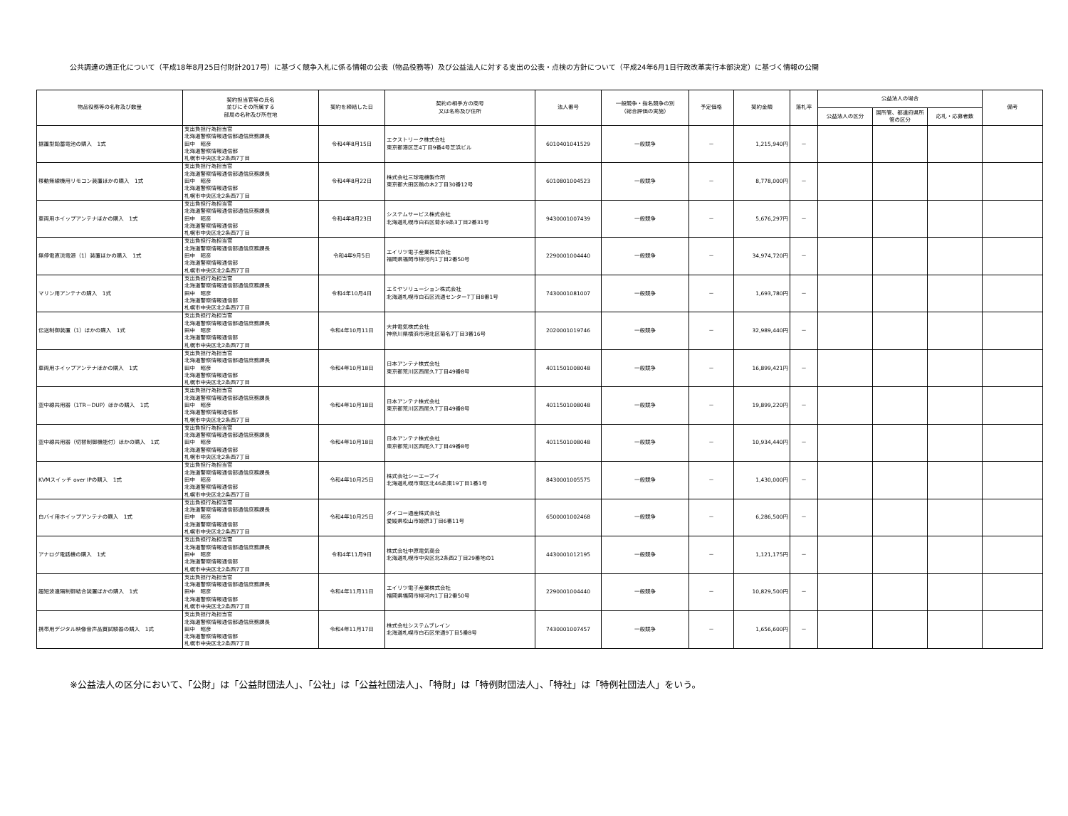公共調達の適正化について（平成18年8月25日付財計2017号）に基づく競争入札に係る情報の公表（物品役務等）及び公益法人に対する支出の公表・点検の方針について（平成24年6月1日行政改革実行本部決定）に基づく情報の公開
| 物品役務等の名称及び数量 | 契約担当官等の氏名 並びにその所属する 部局の名称及び所在地 | 契約を締結した日 | 契約の相手方の商号 又は名称及び住所 | 法人番号 | 一般競争・指名競争の別 （総合評価の実施） | 予定価格 | 契約金額 | 落札率 | 公益法人の場合 | | | 備考 |
| --- | --- | --- | --- | --- | --- | --- | --- | --- | --- | --- | --- | --- |
| | | | | | | | | | 公益法人の区分 | 国所管、都道府県所管の区分 | 応札・応募者数 | |
| 据置型鉛蓄電池の購入 1式 | 支出負担行為担当官 北海道警察情報通信部通信庶務課長 田中 昭彦 北海道警察情報通信部 札幌市中央区北2条西7丁目 | 令和4年8月15日 | エクストリーク株式会社 東京都港区芝4丁目9番4号芝浜ビル | 6010401041529 | 一般競争 | － | 1,215,940円 | － | | | | |
| 移動無線機用リモコン装置ほかの購入 1式 | 支出負担行為担当官 北海道警察情報通信部通信庶務課長 田中 昭彦 北海道警察情報通信部 札幌市中央区北2条西7丁目 | 令和4年8月22日 | 株式会社三球電機製作所 東京都大田区鵜の木2丁目30番12号 | 6010801004523 | 一般競争 | － | 8,778,000円 | － | | | | |
| 車両用ホイップアンテナほかの購入 1式 | 支出負担行為担当官 北海道警察情報通信部通信庶務課長 田中 昭彦 北海道警察情報通信部 札幌市中央区北2条西7丁目 | 令和4年8月23日 | システムサービス株式会社 北海道札幌市白石区菊水9条3丁目2番31号 | 9430001007439 | 一般競争 | － | 5,676,297円 | － | | | | |
| 無停電直流電源（1）装置ほかの購入 1式 | 支出負担行為担当官 北海道警察情報通信部通信庶務課長 田中 昭彦 北海道警察情報通信部 札幌市中央区北2条西7丁目 | 令和4年9月5日 | エイリツ電子産業株式会社 福岡県福岡市柳河内1丁目2番50号 | 2290001004440 | 一般競争 | － | 34,974,720円 | － | | | | |
| マリン用アンテナの購入 1式 | 支出負担行為担当官 北海道警察情報通信部通信庶務課長 田中 昭彦 北海道警察情報通信部 札幌市中央区北2条西7丁目 | 令和4年10月4日 | エミヤソリューション株式会社 北海道札幌市白石区流通センター7丁目8番1号 | 7430001081007 | 一般競争 | － | 1,693,780円 | － | | | | |
| 伝送制御装置（1）ほかの購入 1式 | 支出負担行為担当官 北海道警察情報通信部通信庶務課長 田中 昭彦 北海道警察情報通信部 札幌市中央区北2条西7丁目 | 令和4年10月11日 | 大井電気株式会社 神奈川県横浜市港北区菊名7丁目3番16号 | 2020001019746 | 一般競争 | － | 32,989,440円 | － | | | | |
| 車両用ホイップアンテナほかの購入 1式 | 支出負担行為担当官 北海道警察情報通信部通信庶務課長 田中 昭彦 北海道警察情報通信部 札幌市中央区北2条西7丁目 | 令和4年10月18日 | 日本アンテナ株式会社 東京都荒川区西尾久7丁目49番8号 | 4011501008048 | 一般競争 | － | 16,899,421円 | － | | | | |
| 空中線共用器（1TR－DUP）ほかの購入 1式 | 支出負担行為担当官 北海道警察情報通信部通信庶務課長 田中 昭彦 北海道警察情報通信部 札幌市中央区北2条西7丁目 | 令和4年10月18日 | 日本アンテナ株式会社 東京都荒川区西尾久7丁目49番8号 | 4011501008048 | 一般競争 | － | 19,899,220円 | － | | | | |
| 空中線共用器（切替制御機能付）ほかの購入 1式 | 支出負担行為担当官 北海道警察情報通信部通信庶務課長 田中 昭彦 北海道警察情報通信部 札幌市中央区北2条西7丁目 | 令和4年10月18日 | 日本アンテナ株式会社 東京都荒川区西尾久7丁目49番8号 | 4011501008048 | 一般競争 | － | 10,934,440円 | － | | | | |
| KVMスイッチ over IPの購入 1式 | 支出負担行為担当官 北海道警察情報通信部通信庶務課長 田中 昭彦 北海道警察情報通信部 札幌市中央区北2条西7丁目 | 令和4年10月25日 | 株式会社シーエーブイ 北海道札幌市東区北46条東19丁目1番1号 | 8430001005575 | 一般競争 | － | 1,430,000円 | － | | | | |
| 白バイ用ホイップアンテナの購入 1式 | 支出負担行為担当官 北海道警察情報通信部通信庶務課長 田中 昭彦 北海道警察情報通信部 札幌市中央区北2条西7丁目 | 令和4年10月25日 | ダイコー通産株式会社 愛媛県松山市姫原3丁目6番11号 | 6500001002468 | 一般競争 | － | 6,286,500円 | － | | | | |
| アナログ電話機の購入 1式 | 支出負担行為担当官 北海道警察情報通信部通信庶務課長 田中 昭彦 北海道警察情報通信部 札幌市中央区北2条西7丁目 | 令和4年11月9日 | 株式会社中原電気商会 北海道札幌市中央区北2条西2丁目29番地の1 | 4430001012195 | 一般競争 | － | 1,121,175円 | － | | | | |
| 超短波遠隔制御結合装置ほかの購入 1式 | 支出負担行為担当官 北海道警察情報通信部通信庶務課長 田中 昭彦 北海道警察情報通信部 札幌市中央区北2条西7丁目 | 令和4年11月11日 | エイリツ電子産業株式会社 福岡県福岡市柳河内1丁目2番50号 | 2290001004440 | 一般競争 | － | 10,829,500円 | － | | | | |
| 携帯用デジタル映像音声品質試験器の購入 1式 | 支出負担行為担当官 北海道警察情報通信部通信庶務課長 田中 昭彦 北海道警察情報通信部 札幌市中央区北2条西7丁目 | 令和4年11月17日 | 株式会社システムブレイン 北海道札幌市白石区栄通9丁目5番8号 | 7430001007457 | 一般競争 | － | 1,656,600円 | － | | | | |
※公益法人の区分において、「公財」は「公益財団法人」、「公社」は「公益社団法人」、「特財」は「特例財団法人」、「特社」は「特例社団法人」をいう。